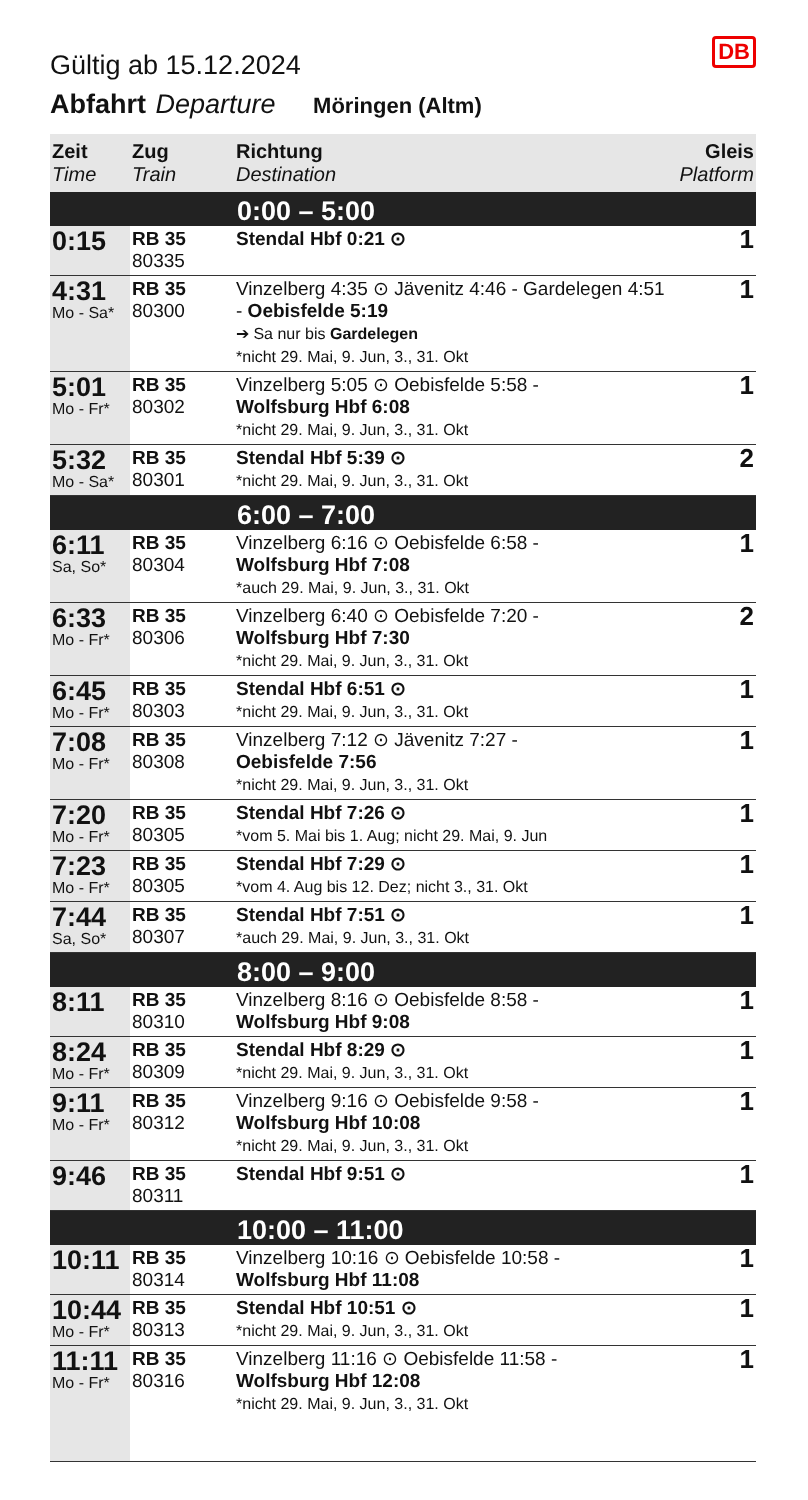DB
Gültig ab 15.12.2024
Abfahrt Departure Möringen (Altm)
| Zeit Time | Zug Train | Richtung Destination | Gleis Platform |
| --- | --- | --- | --- |
| 0:00 – 5:00 | | | |
| 0:15 | RB 35 80335 | Stendal Hbf 0:21 ⊙ | 1 |
| 4:31 Mo - Sa* | RB 35 80300 | Vinzelberg 4:35 ⊙ Jävenitz 4:46 - Gardelegen 4:51 - Oebisfelde 5:19 ➔ Sa nur bis Gardelegen *nicht 29. Mai, 9. Jun, 3., 31. Okt | 1 |
| 5:01 Mo - Fr* | RB 35 80302 | Vinzelberg 5:05 ⊙ Oebisfelde 5:58 - Wolfsburg Hbf 6:08 *nicht 29. Mai, 9. Jun, 3., 31. Okt | 1 |
| 5:32 Mo - Sa* | RB 35 80301 | Stendal Hbf 5:39 ⊙ *nicht 29. Mai, 9. Jun, 3., 31. Okt | 2 |
| 6:00 – 7:00 | | | |
| 6:11 Sa, So* | RB 35 80304 | Vinzelberg 6:16 ⊙ Oebisfelde 6:58 - Wolfsburg Hbf 7:08 *auch 29. Mai, 9. Jun, 3., 31. Okt | 1 |
| 6:33 Mo - Fr* | RB 35 80306 | Vinzelberg 6:40 ⊙ Oebisfelde 7:20 - Wolfsburg Hbf 7:30 *nicht 29. Mai, 9. Jun, 3., 31. Okt | 2 |
| 6:45 Mo - Fr* | RB 35 80303 | Stendal Hbf 6:51 ⊙ *nicht 29. Mai, 9. Jun, 3., 31. Okt | 1 |
| 7:08 Mo - Fr* | RB 35 80308 | Vinzelberg 7:12 ⊙ Jävenitz 7:27 - Oebisfelde 7:56 *nicht 29. Mai, 9. Jun, 3., 31. Okt | 1 |
| 7:20 Mo - Fr* | RB 35 80305 | Stendal Hbf 7:26 ⊙ *vom 5. Mai bis 1. Aug; nicht 29. Mai, 9. Jun | 1 |
| 7:23 Mo - Fr* | RB 35 80305 | Stendal Hbf 7:29 ⊙ *vom 4. Aug bis 12. Dez; nicht 3., 31. Okt | 1 |
| 7:44 Sa, So* | RB 35 80307 | Stendal Hbf 7:51 ⊙ *auch 29. Mai, 9. Jun, 3., 31. Okt | 1 |
| 8:00 – 9:00 | | | |
| 8:11 | RB 35 80310 | Vinzelberg 8:16 ⊙ Oebisfelde 8:58 - Wolfsburg Hbf 9:08 | 1 |
| 8:24 Mo - Fr* | RB 35 80309 | Stendal Hbf 8:29 ⊙ *nicht 29. Mai, 9. Jun, 3., 31. Okt | 1 |
| 9:11 Mo - Fr* | RB 35 80312 | Vinzelberg 9:16 ⊙ Oebisfelde 9:58 - Wolfsburg Hbf 10:08 *nicht 29. Mai, 9. Jun, 3., 31. Okt | 1 |
| 9:46 | RB 35 80311 | Stendal Hbf 9:51 ⊙ | 1 |
| 10:00 – 11:00 | | | |
| 10:11 | RB 35 80314 | Vinzelberg 10:16 ⊙ Oebisfelde 10:58 - Wolfsburg Hbf 11:08 | 1 |
| 10:44 Mo - Fr* | RB 35 80313 | Stendal Hbf 10:51 ⊙ *nicht 29. Mai, 9. Jun, 3., 31. Okt | 1 |
| 11:11 Mo - Fr* | RB 35 80316 | Vinzelberg 11:16 ⊙ Oebisfelde 11:58 - Wolfsburg Hbf 12:08 *nicht 29. Mai, 9. Jun, 3., 31. Okt | 1 |